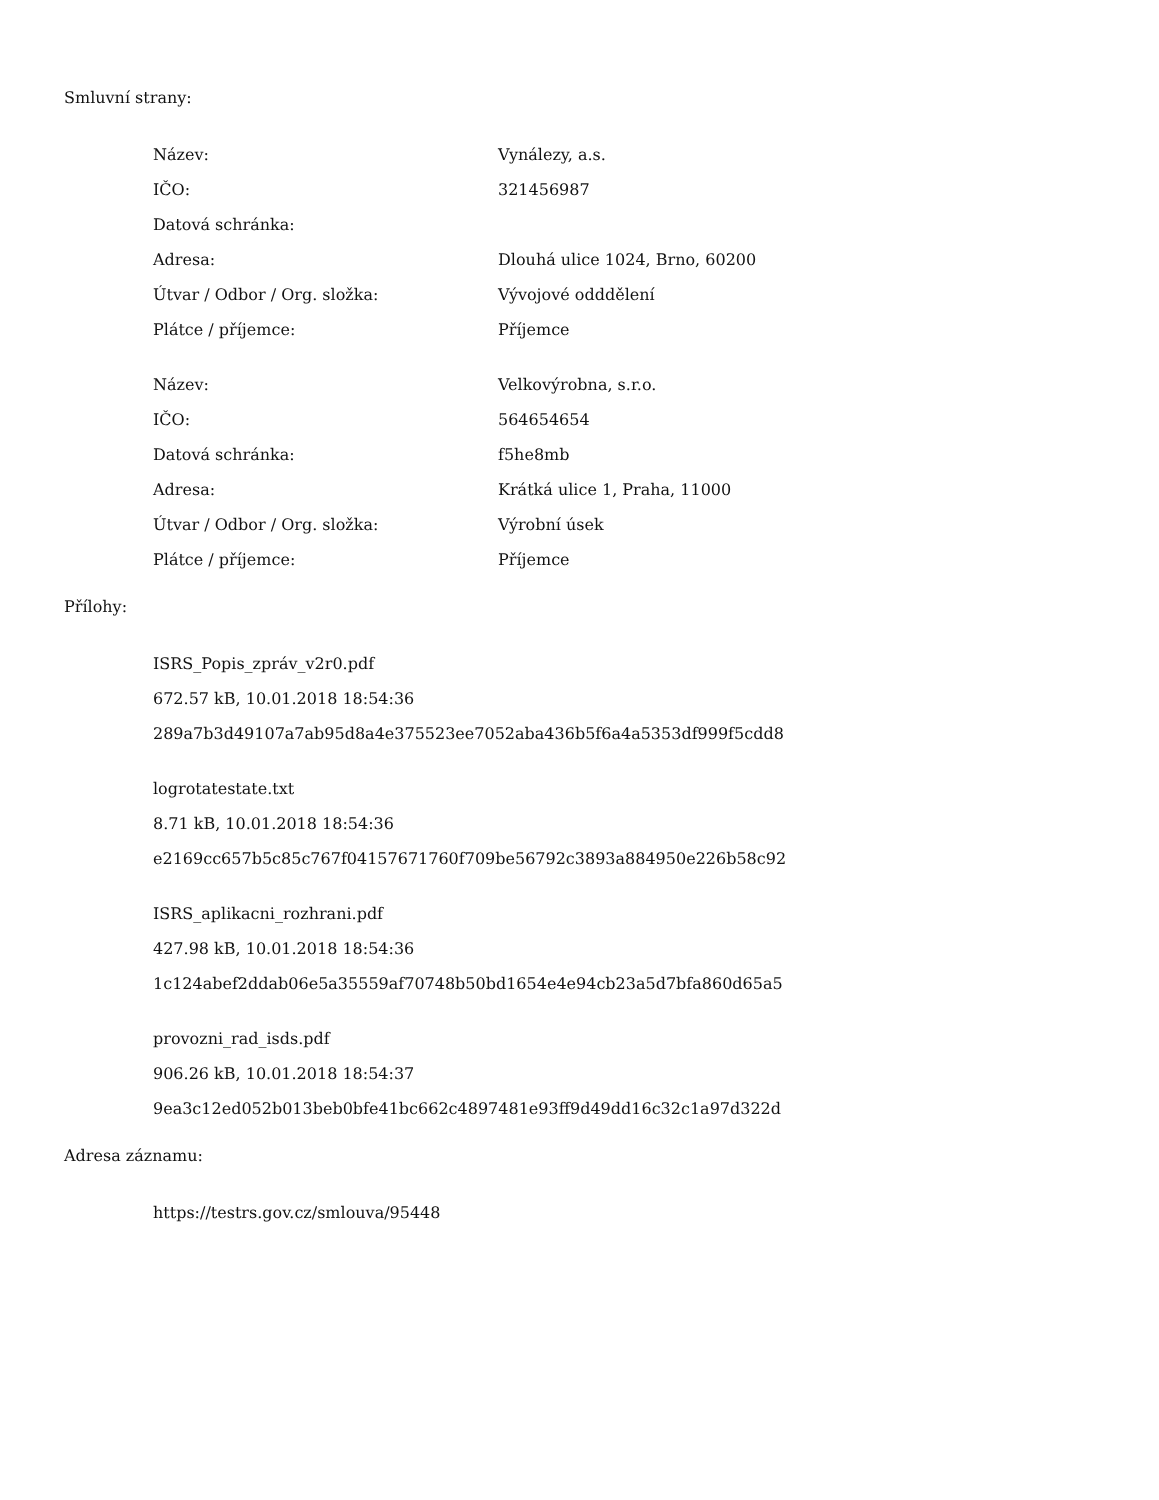Smluvní strany:
| Název: | Vynálezy, a.s. |
| IČO: | 321456987 |
| Datová schránka: | |
| Adresa: | Dlouhá ulice 1024, Brno, 60200 |
| Útvar / Odbor / Org. složka: | Vývojové odddělení |
| Plátce / příjemce: | Příjemce |
| Název: | Velkovýrobna, s.r.o. |
| IČO: | 564654654 |
| Datová schránka: | f5he8mb |
| Adresa: | Krátká ulice 1, Praha, 11000 |
| Útvar / Odbor / Org. složka: | Výrobní úsek |
| Plátce / příjemce: | Příjemce |
Přílohy:
ISRS_Popis_zpráv_v2r0.pdf
672.57 kB, 10.01.2018 18:54:36
289a7b3d49107a7ab95d8a4e375523ee7052aba436b5f6a4a5353df999f5cdd8
logrotatestate.txt
8.71 kB, 10.01.2018 18:54:36
e2169cc657b5c85c767f04157671760f709be56792c3893a884950e226b58c92
ISRS_aplikacni_rozhrani.pdf
427.98 kB, 10.01.2018 18:54:36
1c124abef2ddab06e5a35559af70748b50bd1654e4e94cb23a5d7bfa860d65a5
provozni_rad_isds.pdf
906.26 kB, 10.01.2018 18:54:37
9ea3c12ed052b013beb0bfe41bc662c4897481e93ff9d49dd16c32c1a97d322d
Adresa záznamu:
https://testrs.gov.cz/smlouva/95448